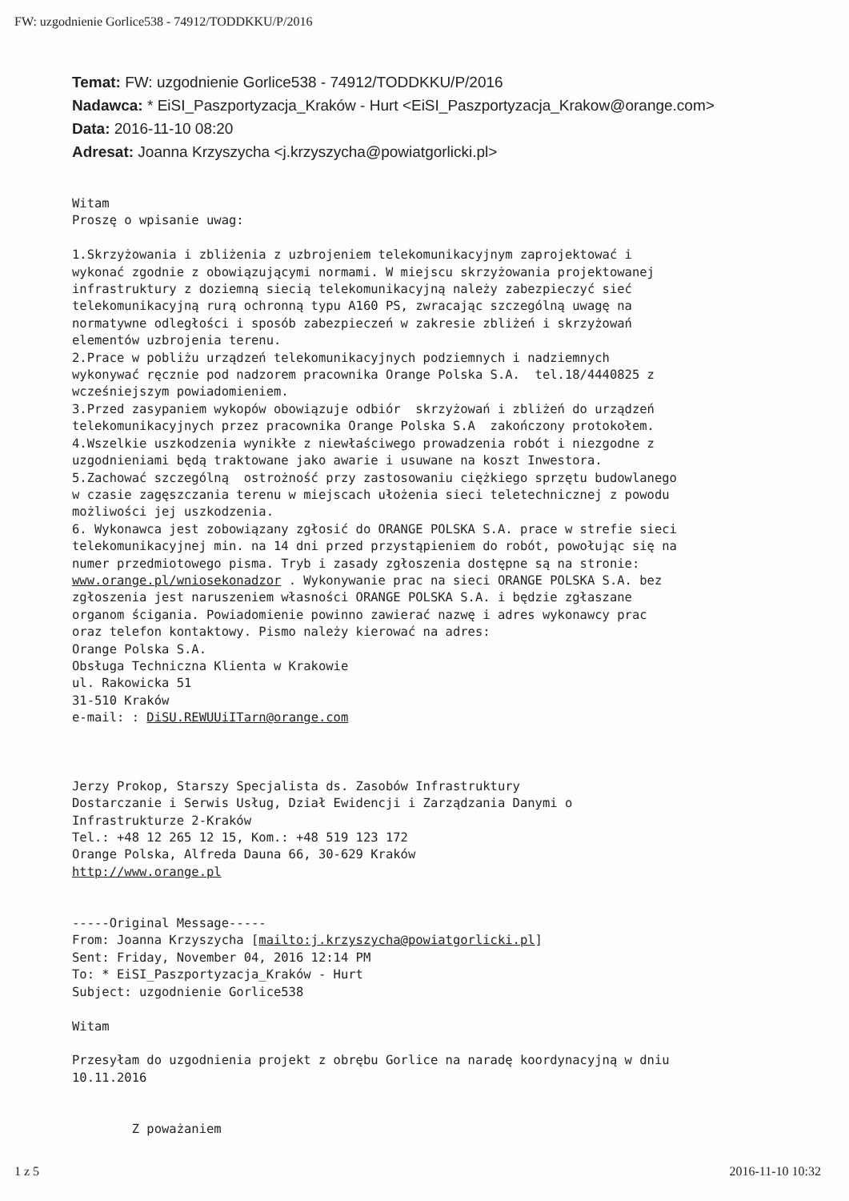FW: uzgodnienie Gorlice538 - 74912/TODDKKU/P/2016
Temat: FW: uzgodnienie Gorlice538 - 74912/TODDKKU/P/2016
Nadawca: * EiSI_Paszportyzacja_Kraków - Hurt <EiSI_Paszportyzacja_Krakow@orange.com>
Data: 2016-11-10 08:20
Adresat: Joanna Krzyszycha <j.krzyszycha@powiatgorlicki.pl>
Witam Proszę o wpisanie uwag: 1.Skrzyżowania i zbliżenia z uzbrojeniem telekomunikacyjnym zaprojektować i wykonać zgodnie z obowiązującymi normami. W miejscu skrzyżowania projektowanej infrastruktury z doziemną siecią telekomunikacyjną należy zabezpieczyć sieć telekomunikacyjną rurą ochronną typu A160 PS, zwracając szczególną uwagę na normatywne odległości i sposób zabezpieczeń w zakresie zbliżeń i skrzyżowań elementów uzbrojenia terenu. 2.Prace w pobliżu urządzeń telekomunikacyjnych podziemnych i nadziemnych wykonywać ręcznie pod nadzorem pracownika Orange Polska S.A. tel.18/4440825 z wcześniejszym powiadomieniem. 3.Przed zasypaniem wykopów obowiązuje odbiór skrzyżowań i zbliżeń do urządzeń telekomunikacyjnych przez pracownika Orange Polska S.A zakończony protokołem. 4.Wszelkie uszkodzenia wynikłe z niewłaściwego prowadzenia robót i niezgodne z uzgodnieniami będą traktowane jako awarie i usuwane na koszt Inwestora. 5.Zachować szczególną ostrożność przy zastosowaniu ciężkiego sprzętu budowlanego w czasie zagęszczania terenu w miejscach ułożenia sieci teletechnicznej z powodu możliwości jej uszkodzenia. 6. Wykonawca jest zobowiązany zgłosić do ORANGE POLSKA S.A. prace w strefie sieci telekomunikacyjnej min. na 14 dni przed przystąpieniem do robót, powołując się na numer przedmiotowego pisma. Tryb i zasady zgłoszenia dostępne są na stronie: www.orange.pl/wniosekonadzor . Wykonywanie prac na sieci ORANGE POLSKA S.A. bez zgłoszenia jest naruszeniem własności ORANGE POLSKA S.A. i będzie zgłaszane organom ścigania. Powiadomienie powinno zawierać nazwę i adres wykonawcy prac oraz telefon kontaktowy. Pismo należy kierować na adres: Orange Polska S.A. Obsługa Techniczna Klienta w Krakowie ul. Rakowicka 51 31-510 Kraków e-mail: : DiSU.REWUUiITarn@orange.com Jerzy Prokop, Starszy Specjalista ds. Zasobów Infrastruktury Dostarczanie i Serwis Usług, Dział Ewidencji i Zarządzania Danymi o Infrastrukturze 2-Kraków Tel.: +48 12 265 12 15, Kom.: +48 519 123 172 Orange Polska, Alfreda Dauna 66, 30-629 Kraków http://www.orange.pl -----Original Message----- From: Joanna Krzyszycha [mailto:j.krzyszycha@powiatgorlicki.pl] Sent: Friday, November 04, 2016 12:14 PM To: * EiSI_Paszportyzacja_Kraków - Hurt Subject: uzgodnienie Gorlice538 Witam Przesyłam do uzgodnienia projekt z obrębu Gorlice na naradę koordynacyjną w dniu 10.11.2016 Z poważaniem
1 z 5 2016-11-10 10:32